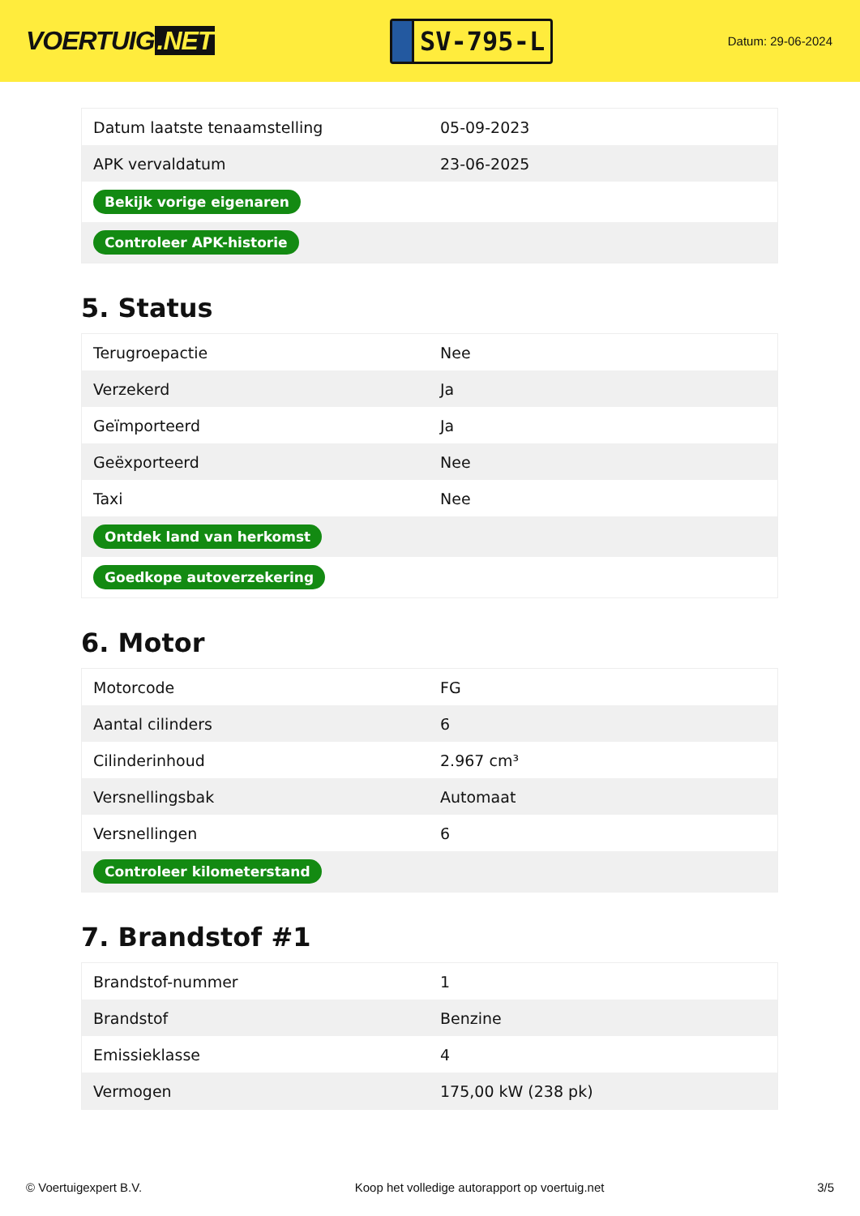VOERTUIG.NET
SV-795-L
Datum: 29-06-2024
| Datum laatste tenaamstelling | 05-09-2023 |
| APK vervaldatum | 23-06-2025 |
| Bekijk vorige eigenaren | |
| Controleer APK-historie | |
5. Status
| Terugroepactie | Nee |
| Verzekerd | Ja |
| Geïmporteerd | Ja |
| Geëxporteerd | Nee |
| Taxi | Nee |
| Ontdek land van herkomst | |
| Goedkope autoverzekering | |
6. Motor
| Motorcode | FG |
| Aantal cilinders | 6 |
| Cilinderinhoud | 2.967 cm³ |
| Versnellingsbak | Automaat |
| Versnellingen | 6 |
| Controleer kilometerstand | |
7. Brandstof #1
| Brandstof-nummer | 1 |
| Brandstof | Benzine |
| Emissieklasse | 4 |
| Vermogen | 175,00 kW (238 pk) |
© Voertuigexpert B.V. Koop het volledige autorapport op voertuig.net 3/5